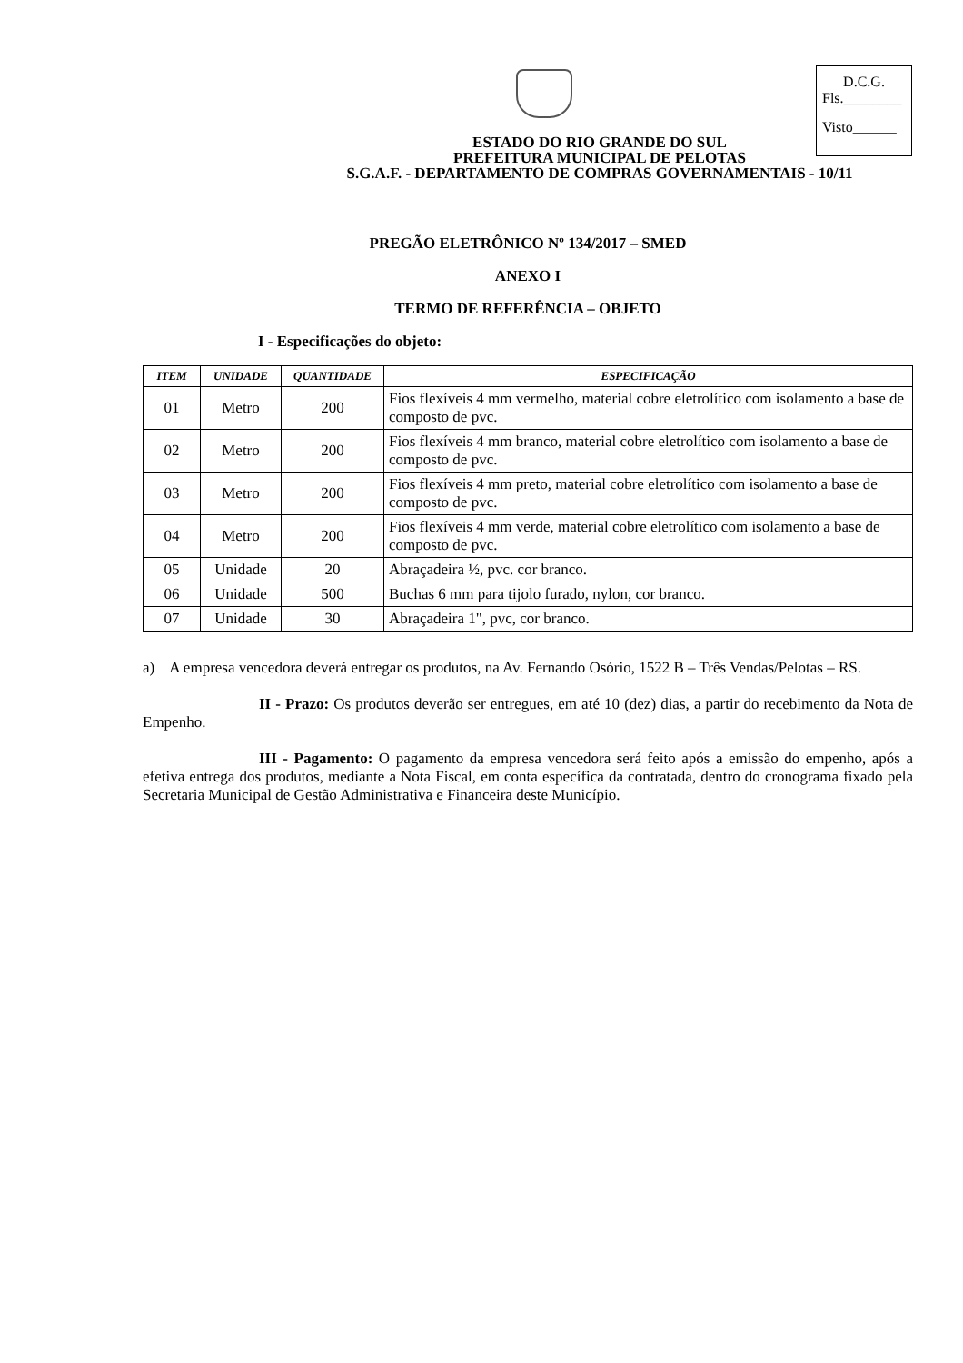D.C.G.
Fls.________
Visto______
ESTADO DO RIO GRANDE DO SUL
PREFEITURA MUNICIPAL DE PELOTAS
S.G.A.F. - DEPARTAMENTO DE COMPRAS GOVERNAMENTAIS - 10/11
PREGÃO ELETRÔNICO Nº 134/2017 – SMED
ANEXO I
TERMO DE REFERÊNCIA – OBJETO
I - Especificações do objeto:
| ITEM | UNIDADE | QUANTIDADE | ESPECIFICAÇÃO |
| --- | --- | --- | --- |
| 01 | Metro | 200 | Fios flexíveis 4 mm vermelho, material cobre eletrolítico com isolamento a base de composto de pvc. |
| 02 | Metro | 200 | Fios flexíveis 4 mm branco, material cobre eletrolítico com isolamento a base de composto de pvc. |
| 03 | Metro | 200 | Fios flexíveis 4 mm preto, material cobre eletrolítico com isolamento a base de composto de pvc. |
| 04 | Metro | 200 | Fios flexíveis 4 mm verde, material cobre eletrolítico com isolamento a base de composto de pvc. |
| 05 | Unidade | 20 | Abraçadeira ½, pvc. cor branco. |
| 06 | Unidade | 500 | Buchas 6 mm para tijolo furado, nylon, cor branco. |
| 07 | Unidade | 30 | Abraçadeira 1", pvc, cor branco. |
a) A empresa vencedora deverá entregar os produtos, na Av. Fernando Osório, 1522 B – Três Vendas/Pelotas – RS.
II - Prazo: Os produtos deverão ser entregues, em até 10 (dez) dias, a partir do recebimento da Nota de Empenho.
III - Pagamento: O pagamento da empresa vencedora será feito após a emissão do empenho, após a efetiva entrega dos produtos, mediante a Nota Fiscal, em conta específica da contratada, dentro do cronograma fixado pela Secretaria Municipal de Gestão Administrativa e Financeira deste Município.